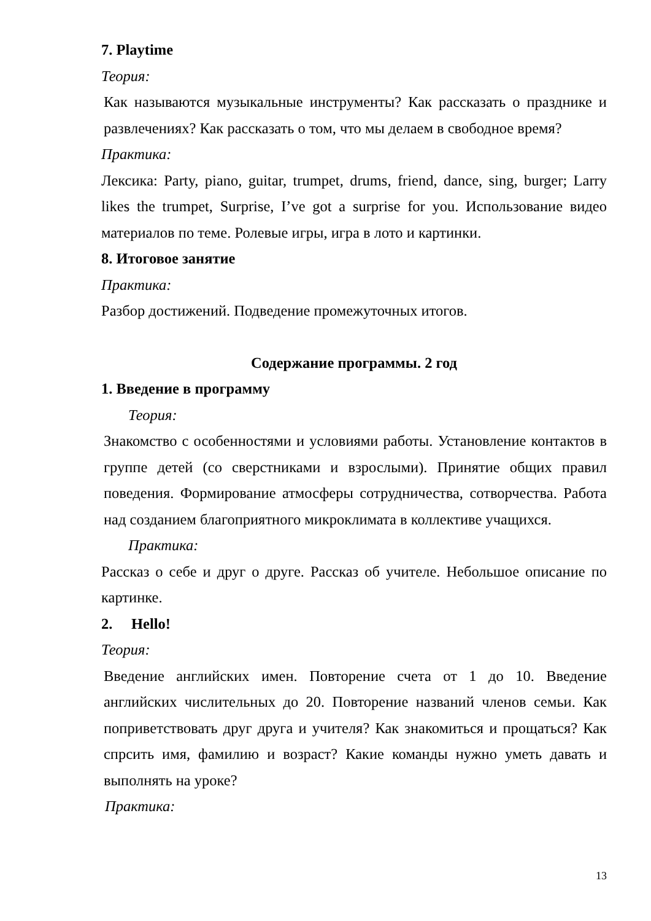7. Playtime
Теория:
Как называются музыкальные инструменты? Как рассказать о празднике и развлечениях? Как рассказать о том, что мы делаем в свободное время?
Практика:
Лексика: Party, piano, guitar, trumpet, drums, friend, dance, sing, burger; Larry likes the trumpet, Surprise, I’ve got a surprise for you. Использование видео материалов по теме. Ролевые игры, игра в лото и картинки.
8. Итоговое занятие
Практика:
Разбор достижений. Подведение промежуточных итогов.
Содержание программы. 2 год
1. Введение в программу
Теория:
Знакомство с особенностями и условиями работы. Установление контактов в группе детей (со сверстниками и взрослыми). Принятие общих правил поведения. Формирование атмосферы сотрудничества, сотворчества. Работа над созданием благоприятного микроклимата в коллективе учащихся.
Практика:
Рассказ о себе и друг о друге. Рассказ об учителе. Небольшое описание по картинке.
2. Hello!
Теория:
Введение английских имен. Повторение счета от 1 до 10. Введение английских числительных до 20. Повторение названий членов семьи. Как поприветствовать друг друга и учителя? Как знакомиться и прощаться? Как спрсить имя, фамилию и возраст? Какие команды нужно уметь давать и выполнять на уроке?
Практика:
13